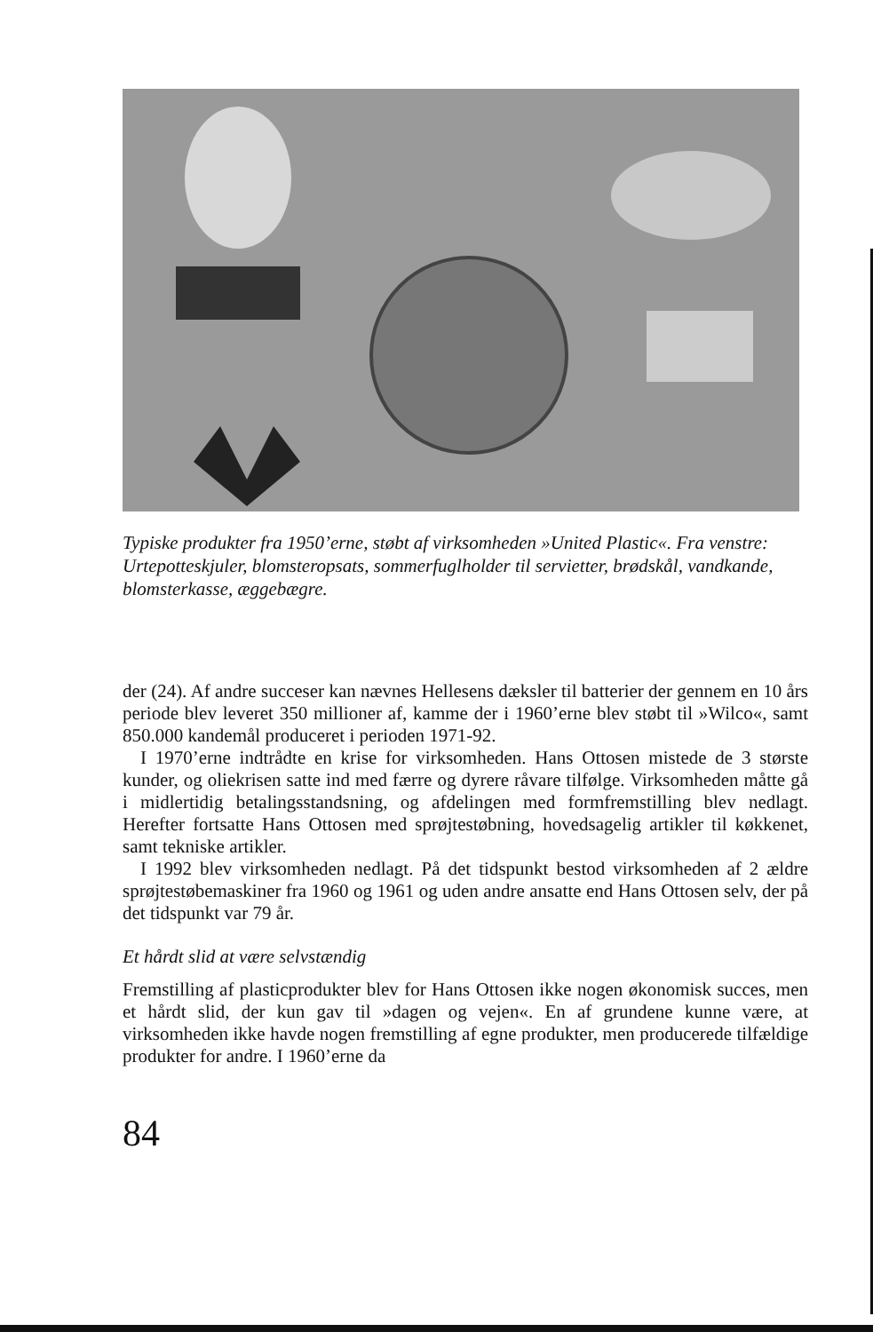Typiske produkter fra 1950’erne, støbt af virksomheden »United Plastic«. Fra venstre: Urtepotteskjuler, blomsteropsats, sommerfuglholder til servietter, brødskål, vandkande, blomsterkasse, æggebægre.
der (24). Af andre succeser kan nævnes Hellesens dæksler til batterier der gennem en 10 års periode blev leveret 350 millioner af, kamme der i 1960’erne blev støbt til »Wilco«, samt 850.000 kandemål produceret i perioden 1971-92.
I 1970’erne indtrådte en krise for virksomheden. Hans Ottosen mistede de 3 største kunder, og oliekrisen satte ind med færre og dyrere råvare tilfølge. Virksomheden måtte gå i midlertidig betalingsstandsning, og afdelingen med formfremstilling blev nedlagt. Herefter fortsatte Hans Ottosen med sprøjtestøbning, hovedsagelig artikler til køkkenet, samt tekniske artikler.
I 1992 blev virksomheden nedlagt. På det tidspunkt bestod virksomheden af 2 ældre sprøjtestøbemaskiner fra 1960 og 1961 og uden andre ansatte end Hans Ottosen selv, der på det tidspunkt var 79 år.
Et hårdt slid at være selvstændig
Fremstilling af plasticprodukter blev for Hans Ottosen ikke nogen økonomisk succes, men et hårdt slid, der kun gav til »dagen og vejen«. En af grundene kunne være, at virksomheden ikke havde nogen fremstilling af egne produkter, men producerede tilfældige produkter for andre. I 1960’erne da
84